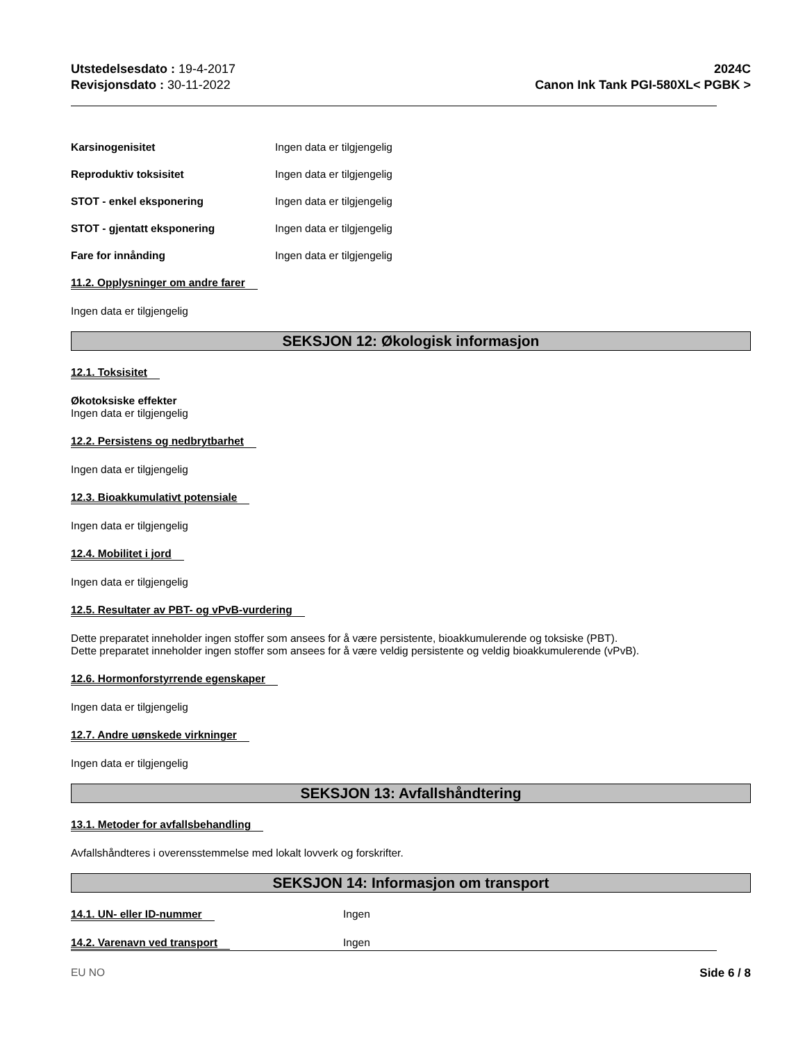Utstedelsesdato : 19-4-2017
Revisjonsdato : 30-11-2022
2024C
Canon Ink Tank PGI-580XL< PGBK >
Karsinogenisitet Ingen data er tilgjengelig
Reproduktiv toksisitet Ingen data er tilgjengelig
STOT - enkel eksponering Ingen data er tilgjengelig
STOT - gjentatt eksponering Ingen data er tilgjengelig
Fare for innånding Ingen data er tilgjengelig
11.2. Opplysninger om andre farer
Ingen data er tilgjengelig
SEKSJON 12: Økologisk informasjon
12.1. Toksisitet
Økotoksiske effekter
Ingen data er tilgjengelig
12.2. Persistens og nedbrytbarhet
Ingen data er tilgjengelig
12.3. Bioakkumulativt potensiale
Ingen data er tilgjengelig
12.4. Mobilitet i jord
Ingen data er tilgjengelig
12.5. Resultater av PBT- og vPvB-vurdering
Dette preparatet inneholder ingen stoffer som ansees for å være persistente, bioakkumulerende og toksiske (PBT).
Dette preparatet inneholder ingen stoffer som ansees for å være veldig persistente og veldig bioakkumulerende (vPvB).
12.6. Hormonforstyrrende egenskaper
Ingen data er tilgjengelig
12.7. Andre uønskede virkninger
Ingen data er tilgjengelig
SEKSJON 13: Avfallshåndtering
13.1. Metoder for avfallsbehandling
Avfallshåndteres i overensstemmelse med lokalt lovverk og forskrifter.
SEKSJON 14: Informasjon om transport
14.1. UN- eller ID-nummer Ingen
14.2. Varenavn ved transport Ingen
EU NO Side 6 / 8